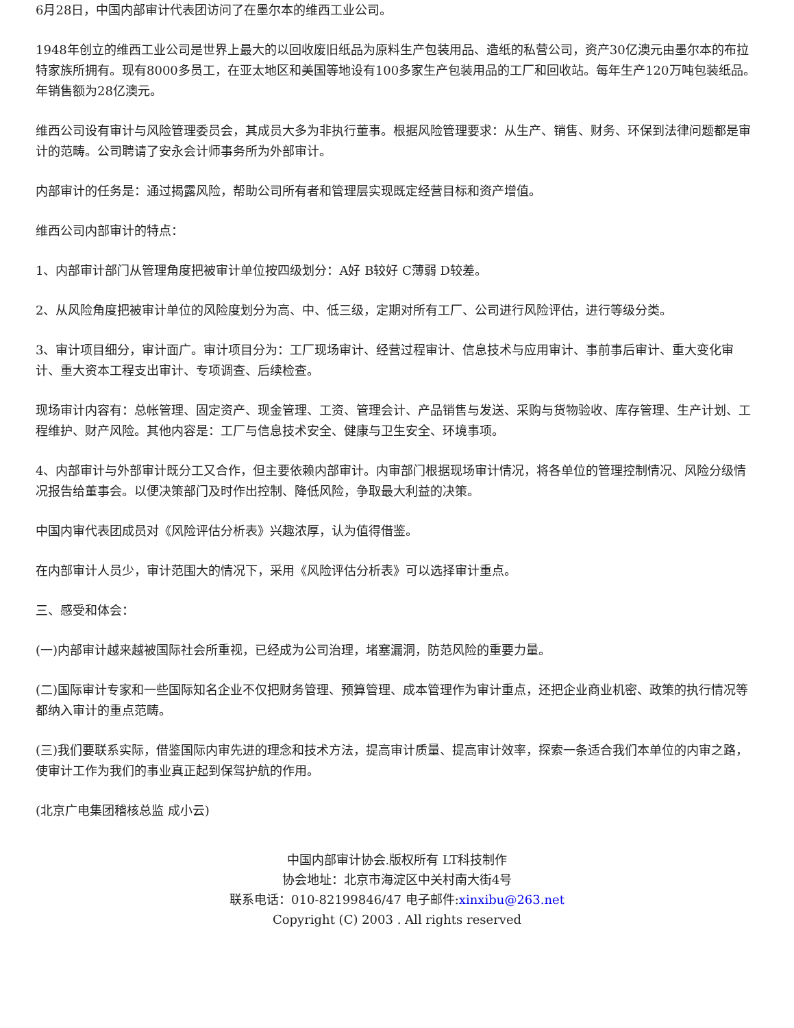6月28日，中国内部审计代表团访问了在墨尔本的维西工业公司。
1948年创立的维西工业公司是世界上最大的以回收废旧纸品为原料生产包装用品、造纸的私营公司，资产30亿澳元由墨尔本的布拉特家族所拥有。现有8000多员工，在亚太地区和美国等地设有100多家生产包装用品的工厂和回收站。每年生产120万吨包装纸品。年销售额为28亿澳元。
维西公司设有审计与风险管理委员会，其成员大多为非执行董事。根据风险管理要求：从生产、销售、财务、环保到法律问题都是审计的范畴。公司聘请了安永会计师事务所为外部审计。
内部审计的任务是：通过揭露风险，帮助公司所有者和管理层实现既定经营目标和资产增值。
维西公司内部审计的特点：
1、内部审计部门从管理角度把被审计单位按四级划分：A好 B较好 C薄弱 D较差。
2、从风险角度把被审计单位的风险度划分为高、中、低三级，定期对所有工厂、公司进行风险评估，进行等级分类。
3、审计项目细分，审计面广。审计项目分为：工厂现场审计、经营过程审计、信息技术与应用审计、事前事后审计、重大变化审计、重大资本工程支出审计、专项调查、后续检查。
现场审计内容有：总帐管理、固定资产、现金管理、工资、管理会计、产品销售与发送、采购与货物验收、库存管理、生产计划、工程维护、财产风险。其他内容是：工厂与信息技术安全、健康与卫生安全、环境事项。
4、内部审计与外部审计既分工又合作，但主要依赖内部审计。内审部门根据现场审计情况，将各单位的管理控制情况、风险分级情况报告给董事会。以便决策部门及时作出控制、降低风险，争取最大利益的决策。
中国内审代表团成员对《风险评估分析表》兴趣浓厚，认为值得借鉴。
在内部审计人员少，审计范围大的情况下，采用《风险评估分析表》可以选择审计重点。
三、感受和体会：
(一)内部审计越来越被国际社会所重视，已经成为公司治理，堵塞漏洞，防范风险的重要力量。
(二)国际审计专家和一些国际知名企业不仅把财务管理、预算管理、成本管理作为审计重点，还把企业商业机密、政策的执行情况等都纳入审计的重点范畴。
(三)我们要联系实际，借鉴国际内审先进的理念和技术方法，提高审计质量、提高审计效率，探索一条适合我们本单位的内审之路，使审计工作为我们的事业真正起到保驾护航的作用。
(北京广电集团稽核总监 成小云)
中国内部审计协会.版权所有 LT科技制作
协会地址：北京市海淀区中关村南大街4号
联系电话：010-82199846/47 电子邮件:xinxibu@263.net
Copyright (C) 2003 . All rights reserved